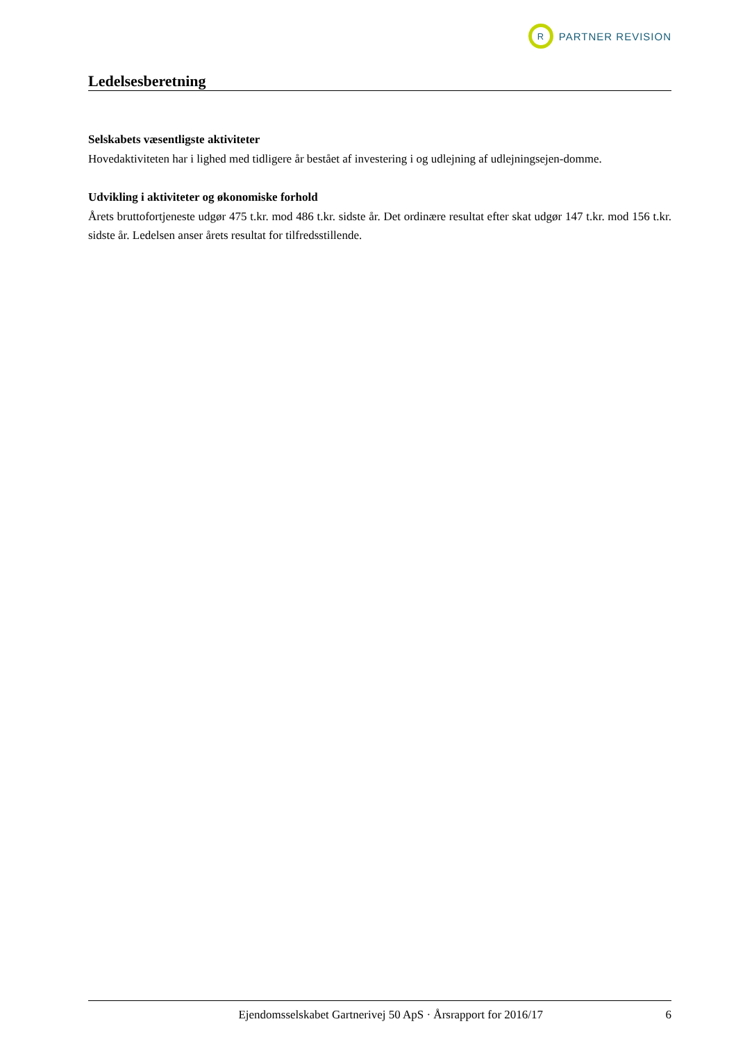R
PARTNER REVISION
Ledelsesberetning
Selskabets væsentligste aktiviteter
Hovedaktiviteten har i lighed med tidligere år bestået af investering i og udlejning af udlejningsejen-domme.
Udvikling i aktiviteter og økonomiske forhold
Årets bruttofortjeneste udgør 475 t.kr. mod 486 t.kr. sidste år. Det ordinære resultat efter skat udgør 147 t.kr. mod 156 t.kr. sidste år. Ledelsen anser årets resultat for tilfredsstillende.
Ejendomsselskabet Gartnerivej 50 ApS · Årsrapport for 2016/17 6